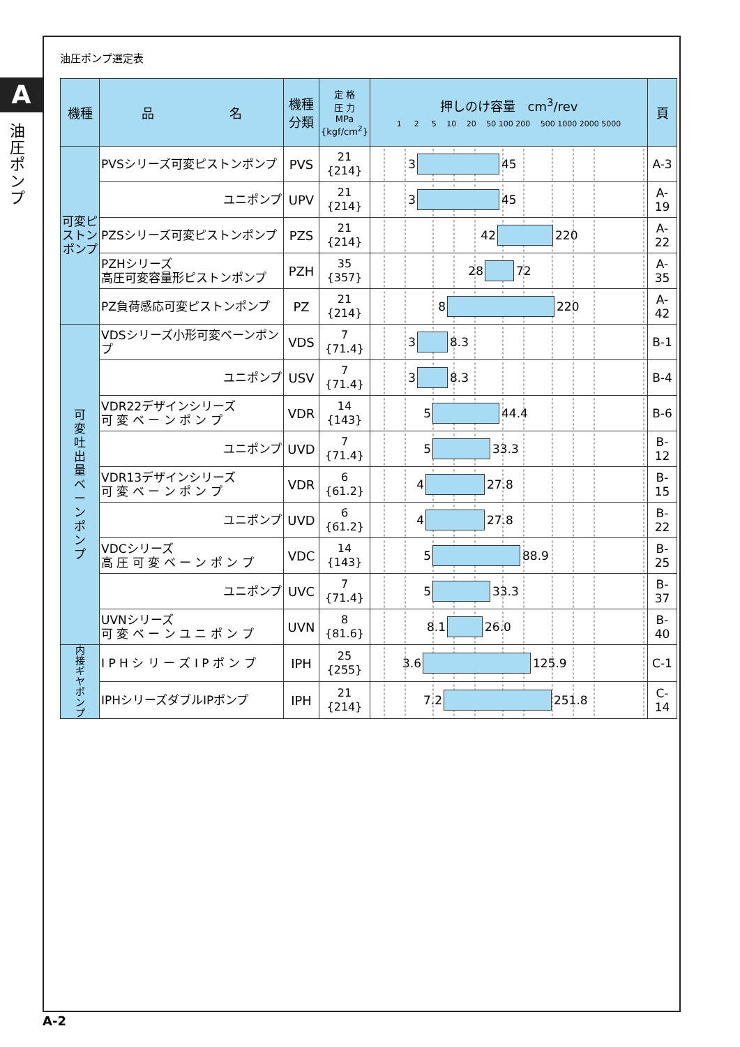A
油圧ポンプ
油圧ポンプ選定表
| 機種 | 品 名 | 機種 分類 | 定 格 圧 力 MPa {kgf/cm<sup>2</sup>} | 押しのけ容量 cm<sup>3</sup>/rev 1 2 5 10 20 50 100 200 500 1000 2000 5000 | 頁 |
| --- | --- | --- | --- | --- | --- |
| 可変ピストンポンプ | PVSシリーズ可変ピストンポンプ | PVS | 21 {214} | 3 45 | A-3 |
| | ユニポンプ | UPV | 21 {214} | 3 45 | A-19 |
| | PZSシリーズ可変ピストンポンプ | PZS | 21 {214} | 42 220 | A-22 |
| | PZHシリーズ 高圧可変容量形ピストンポンプ | PZH | 35 {357} | 28 72 | A-35 |
| | PZ負荷感応可変ピストンポンプ | PZ | 21 {214} | 8 220 | A-42 |
| 可 変 吐 出 量 ベ ー ン ポ ン プ | VDSシリーズ小形可変ベーンポンプ | VDS | 7 {71.4} | 3 8.3 | B-1 |
| | ユニポンプ | USV | 7 {71.4} | 3 8.3 | B-4 |
| | VDR22デザインシリーズ 可 変 ベ ー ン ポ ン プ | VDR | 14 {143} | 5 44.4 | B-6 |
| | ユニポンプ | UVD | 7 {71.4} | 5 33.3 | B-12 |
| | VDR13デザインシリーズ 可 変 ベ ー ン ポ ン プ | VDR | 6 {61.2} | 4 27.8 | B-15 |
| | ユニポンプ | UVD | 6 {61.2} | 4 27.8 | B-22 |
| | VDCシリーズ 高 圧 可 変 ベ ー ン ポ ン プ | VDC | 14 {143} | 5 88.9 | B-25 |
| | ユニポンプ | UVC | 7 {71.4} | 5 33.3 | B-37 |
| | UVNシリーズ 可 変 ベ ー ン ユ ニ ポ ン プ | UVN | 8 {81.6} | 8.1 26.0 | B-40 |
| 内 接 ギ ヤ ポ ン プ | I P H シ リ ー ズ I P ポ ン プ | IPH | 25 {255} | 3.6 125.9 | C-1 |
| | IPHシリーズダブルIPポンプ | IPH | 21 {214} | 7.2 251.8 | C-14 |
A-2